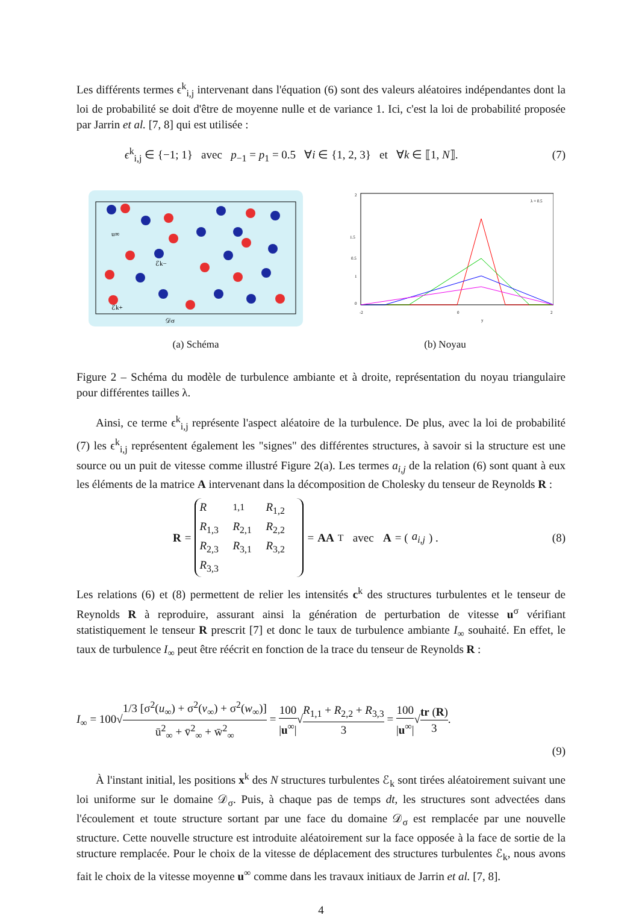Les différents termes ϵ<sup>k</sup><sub>i,j</sub> intervenant dans l'équation (6) sont des valeurs aléatoires indépendantes dont la loi de probabilité se doit d'être de moyenne nulle et de variance 1. Ici, c'est la loi de probabilité proposée par Jarrin et al. [7, 8] qui est utilisée :
ϵ<sup>k</sup><sub>i,j</sub> ∈ {−1; 1} avec p<sub>−1</sub> = p<sub>1</sub> = 0.5 ∀i ∈ {1, 2, 3} et ∀k ∈ ⟦1, N⟧. (7)
u∞
ℰk−
ℰk+
𝒟σ
(a) Schéma
2
1.5
1
0.5
0
-2
0
2
y
λ = 0.5
(b) Noyau
Figure 2 – Schéma du modèle de turbulence ambiante et à droite, représentation du noyau triangulaire pour différentes tailles λ.
Ainsi, ce terme ϵ<sup>k</sup><sub>i,j</sub> représente l'aspect aléatoire de la turbulence. De plus, avec la loi de probabilité (7) les ϵ<sup>k</sup><sub>i,j</sub> représentent également les "signes" des différentes structures, à savoir si la structure est une source ou un puit de vitesse comme illustré Figure 2(a). Les termes a<sub>i,j</sub> de la relation (6) sont quant à eux les éléments de la matrice A intervenant dans la décomposition de Cholesky du tenseur de Reynolds R :
R = R<sub>1,1</sub> R<sub>1,2</sub> R<sub>1,3</sub> R<sub>2,1</sub> R<sub>2,2</sub> R<sub>2,3</sub> R<sub>3,1</sub> R<sub>3,2</sub> R<sub>3,3</sub> = AA<sup>T</sup> avec A = (a<sub>i,j</sub>) . (8)
Les relations (6) et (8) permettent de relier les intensités c<sup>k</sup> des structures turbulentes et le tenseur de Reynolds R à reproduire, assurant ainsi la génération de perturbation de vitesse u<sup>σ</sup> vérifiant statistiquement le tenseur R prescrit [7] et donc le taux de turbulence ambiante I<sub>∞</sub> souhaité. En effet, le taux de turbulence I<sub>∞</sub> peut être réécrit en fonction de la trace du tenseur de Reynolds R :
I<sub>∞</sub> = 100√1/3 [σ<sup>2</sup>(u<sub>∞</sub>) + σ<sup>2</sup>(v<sub>∞</sub>) + σ<sup>2</sup>(w<sub>∞</sub>)] ū<sup>2</sup><sub>∞</sub> + v̄<sup>2</sup><sub>∞</sub> + w̄<sup>2</sup><sub>∞</sub> = 100 |u<sup>∞</sup>|√R<sub>1,1</sub> + R<sub>2,2</sub> + R<sub>3,3</sub> 3 = 100 |u<sup>∞</sup>|√tr (R) 3.
(9)
À l'instant initial, les positions x<sup>k</sup> des N structures turbulentes ℰ<sub>k</sub> sont tirées aléatoirement suivant une loi uniforme sur le domaine 𝒟<sub>σ</sub>. Puis, à chaque pas de temps dt, les structures sont advectées dans l'écoulement et toute structure sortant par une face du domaine 𝒟<sub>σ</sub> est remplacée par une nouvelle structure. Cette nouvelle structure est introduite aléatoirement sur la face opposée à la face de sortie de la structure remplacée. Pour le choix de la vitesse de déplacement des structures turbulentes ℰ<sub>k</sub>, nous avons fait le choix de la vitesse moyenne u<sup>∞</sup> comme dans les travaux initiaux de Jarrin et al. [7, 8].
4